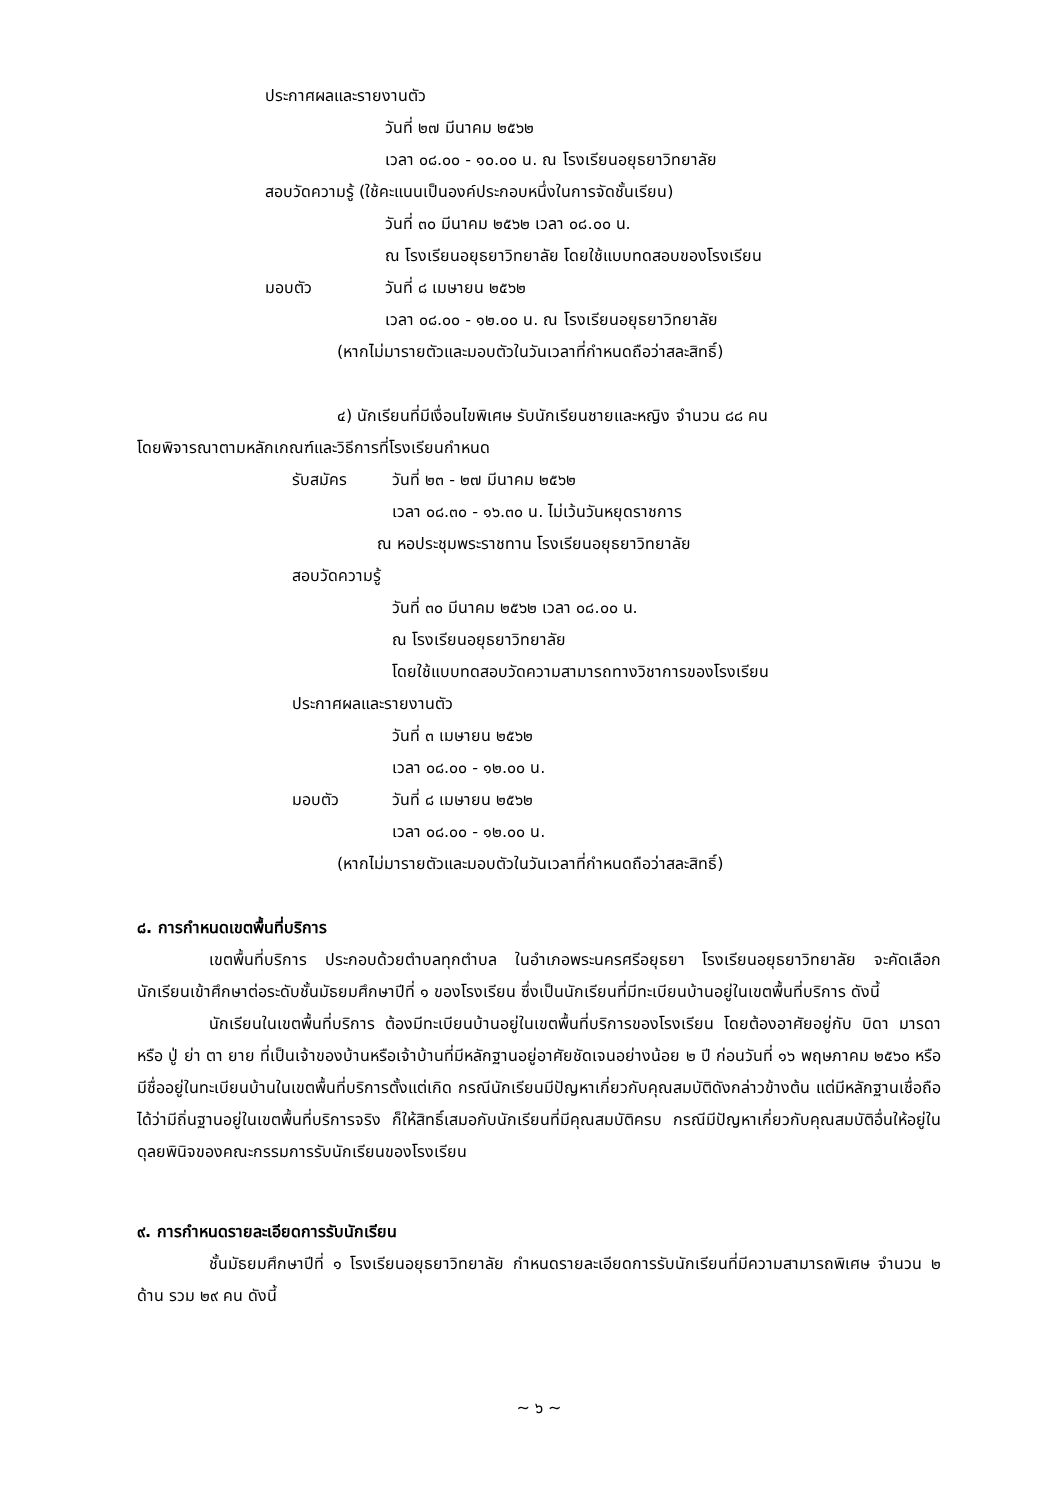ประกาศผลและรายงานตัว
วันที่ ๒๗ มีนาคม ๒๕๖๒
เวลา ๐๘.๐๐ - ๑๐.๐๐ น. ณ โรงเรียนอยุธยาวิทยาลัย
สอบวัดความรู้ (ใช้คะแนนเป็นองค์ประกอบหนึ่งในการจัดชั้นเรียน)
วันที่ ๓๐ มีนาคม ๒๕๖๒ เวลา ๐๘.๐๐ น.
ณ โรงเรียนอยุธยาวิทยาลัย โดยใช้แบบทดสอบของโรงเรียน
มอบตัว วันที่ ๘ เมษายน ๒๕๖๒
เวลา ๐๘.๐๐ - ๑๒.๐๐ น. ณ โรงเรียนอยุธยาวิทยาลัย
(หากไม่มารายตัวและมอบตัวในวันเวลาที่กำหนดถือว่าสละสิทธิ์)
๔) นักเรียนที่มีเงื่อนไขพิเศษ รับนักเรียนชายและหญิง จำนวน ๘๘ คน
โดยพิจารณาตามหลักเกณฑ์และวิธีการที่โรงเรียนกำหนด
รับสมัคร วันที่ ๒๓ - ๒๗ มีนาคม ๒๕๖๒
เวลา ๐๘.๓๐ - ๑๖.๓๐ น. ไม่เว้นวันหยุดราชการ
ณ หอประชุมพระราชทาน โรงเรียนอยุธยาวิทยาลัย
สอบวัดความรู้
วันที่ ๓๐ มีนาคม ๒๕๖๒ เวลา ๐๘.๐๐ น.
ณ โรงเรียนอยุธยาวิทยาลัย
โดยใช้แบบทดสอบวัดความสามารถทางวิชาการของโรงเรียน
ประกาศผลและรายงานตัว
วันที่ ๓ เมษายน ๒๕๖๒
เวลา ๐๘.๐๐ - ๑๒.๐๐ น.
มอบตัว วันที่ ๘ เมษายน ๒๕๖๒
เวลา ๐๘.๐๐ - ๑๒.๐๐ น.
(หากไม่มารายตัวและมอบตัวในวันเวลาที่กำหนดถือว่าสละสิทธิ์)
๘. การกำหนดเขตพื้นที่บริการ
เขตพื้นที่บริการ ประกอบด้วยตำบลทุกตำบล ในอำเภอพระนครศรีอยุธยา โรงเรียนอยุธยาวิทยาลัย จะคัดเลือกนักเรียนเข้าศึกษาต่อระดับชั้นมัธยมศึกษาปีที่ ๑ ของโรงเรียน ซึ่งเป็นนักเรียนที่มีทะเบียนบ้านอยู่ในเขตพื้นที่บริการ ดังนี้
นักเรียนในเขตพื้นที่บริการ ต้องมีทะเบียนบ้านอยู่ในเขตพื้นที่บริการของโรงเรียน โดยต้องอาศัยอยู่กับ บิดา มารดา หรือ ปู่ ย่า ตา ยาย ที่เป็นเจ้าของบ้านหรือเจ้าบ้านที่มีหลักฐานอยู่อาศัยชัดเจนอย่างน้อย ๒ ปี ก่อนวันที่ ๑๖ พฤษภาคม ๒๕๖๐ หรือมีชื่ออยู่ในทะเบียนบ้านในเขตพื้นที่บริการตั้งแต่เกิด กรณีนักเรียนมีปัญหาเกี่ยวกับคุณสมบัติดังกล่าวข้างต้น แต่มีหลักฐานเชื่อถือได้ว่ามีถิ่นฐานอยู่ในเขตพื้นที่บริการจริง ก็ให้สิทธิ์เสมอกับนักเรียนที่มีคุณสมบัติครบ กรณีมีปัญหาเกี่ยวกับคุณสมบัติอื่นให้อยู่ในดุลยพินิจของคณะกรรมการรับนักเรียนของโรงเรียน
๙. การกำหนดรายละเอียดการรับนักเรียน
ชั้นมัธยมศึกษาปีที่ ๑ โรงเรียนอยุธยาวิทยาลัย กำหนดรายละเอียดการรับนักเรียนที่มีความสามารถพิเศษ จำนวน ๒ ด้าน รวม ๒๙ คน ดังนี้
~ ๖ ~